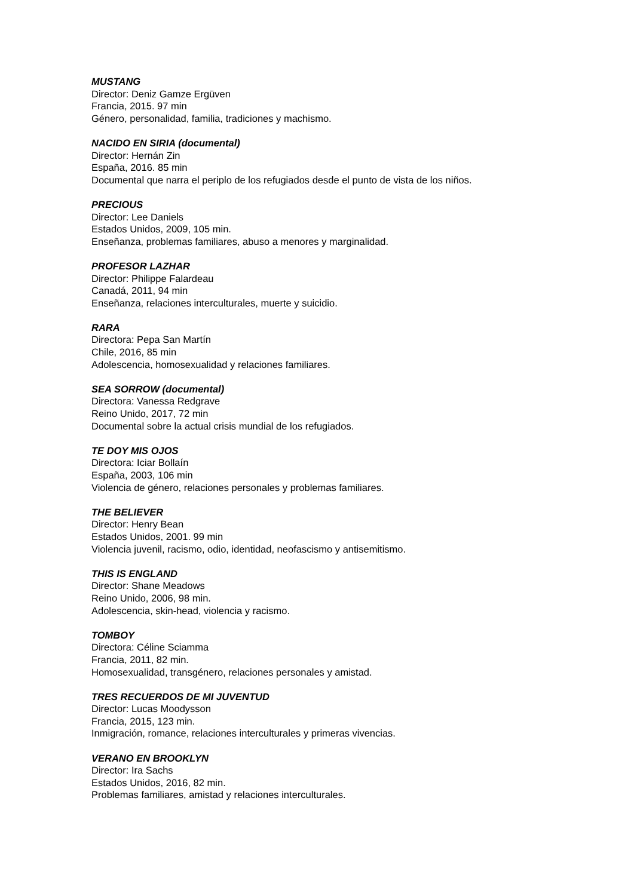MUSTANG
Director: Deniz Gamze Ergüven
Francia, 2015. 97 min
Género, personalidad, familia, tradiciones y machismo.
NACIDO EN SIRIA (documental)
Director: Hernán Zin
España, 2016. 85 min
Documental que narra el periplo de los refugiados desde el punto de vista de los niños.
PRECIOUS
Director: Lee Daniels
Estados Unidos, 2009, 105 min.
Enseñanza, problemas familiares, abuso a menores y marginalidad.
PROFESOR LAZHAR
Director: Philippe Falardeau
Canadá, 2011, 94 min
Enseñanza, relaciones interculturales, muerte y suicidio.
RARA
Directora: Pepa San Martín
Chile, 2016, 85 min
Adolescencia, homosexualidad y relaciones familiares.
SEA SORROW (documental)
Directora: Vanessa Redgrave
Reino Unido, 2017, 72 min
Documental sobre la actual crisis mundial de los refugiados.
TE DOY MIS OJOS
Directora: Iciar Bollaín
España, 2003, 106 min
Violencia de género, relaciones personales y problemas familiares.
THE BELIEVER
Director: Henry Bean
Estados Unidos, 2001. 99 min
Violencia juvenil, racismo, odio, identidad, neofascismo y antisemitismo.
THIS IS ENGLAND
Director: Shane Meadows
Reino Unido, 2006, 98 min.
Adolescencia, skin-head, violencia y racismo.
TOMBOY
Directora: Céline Sciamma
Francia, 2011, 82 min.
Homosexualidad, transgénero, relaciones personales y amistad.
TRES RECUERDOS DE MI JUVENTUD
Director: Lucas Moodysson
Francia, 2015, 123 min.
Inmigración, romance, relaciones interculturales y primeras vivencias.
VERANO EN BROOKLYN
Director: Ira Sachs
Estados Unidos, 2016, 82 min.
Problemas familiares, amistad y relaciones interculturales.